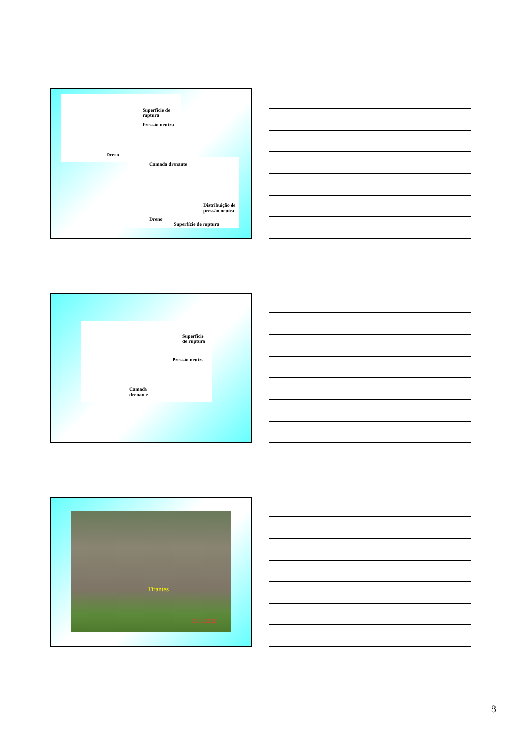Superfície de ruptura
Pressão neutra
Dreno
Camada drenante
Distribuição de
pressão neutra
Dreno
Superfície de ruptura
Superfície
de ruptura
Pressão neutra
Camada
drenante
Tirantes
16 12 2002
8